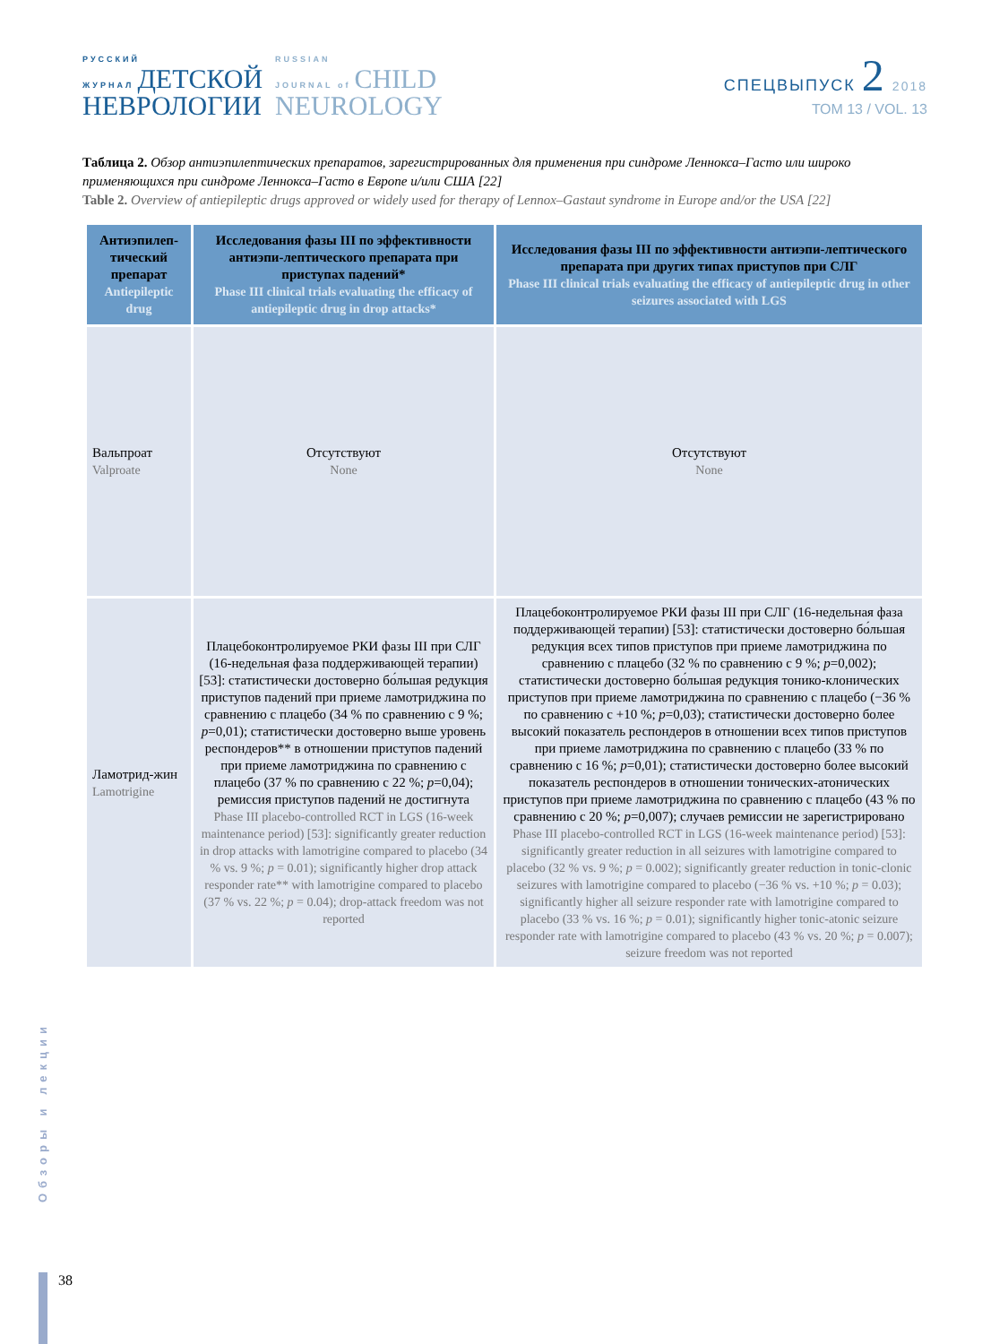РУССКИЙ
ЖУРНАЛ ДЕТСКОЙ
НЕВРОЛОГИИ
RUSSIAN
JOURNAL of CHILD
NEUROLOGY
СПЕЦВЫПУСК 2 2018
ТОМ 13 / VOL. 13
Таблица 2. Обзор антиэпилептических препаратов, зарегистрированных для применения при синдроме Леннокса–Гасто или широко применяющихся при синдроме Леннокса–Гасто в Европе и/или США [22]
Table 2. Overview of antiepileptic drugs approved or widely used for therapy of Lennox–Gastaut syndrome in Europe and/or the USA [22]
| Антиэпилеп-тический препарат Antiepileptic drug | Исследования фазы III по эффективности антиэпи-лептического препарата при приступах падений* Phase III clinical trials evaluating the efficacy of antiepileptic drug in drop attacks* | Исследования фазы III по эффективности антиэпи-лептического препарата при других типах приступов при СЛГ Phase III clinical trials evaluating the efficacy of antiepileptic drug in other seizures associated with LGS |
| --- | --- | --- |
| Вальпроат Valproate | Отсутствуют None | Отсутствуют None |
| Ламотрид-жин Lamotrigine | Плацебоконтролируемое РКИ фазы III при СЛГ (16-недельная фаза поддерживающей терапии) [53]: статистически достоверно бо́льшая редукция приступов падений при приеме ламотриджина по сравнению с плацебо (34 % по сравнению с 9 %; p =0,01); статистически достоверно выше уровень респондеров** в отношении приступов падений при приеме ламотриджина по сравнению с плацебо (37 % по сравнению с 22 %; p =0,04); ремиссия приступов падений не достигнута Phase III placebo-controlled RCT in LGS (16-week maintenance period) [53]: significantly greater reduction in drop attacks with lamotrigine compared to placebo (34 % vs. 9 %; p = 0.01); significantly higher drop attack responder rate** with lamotrigine compared to placebo (37 % vs. 22 %; p = 0.04); drop-attack freedom was not reported | Плацебоконтролируемое РКИ фазы III при СЛГ (16-недельная фаза поддерживающей терапии) [53]: статистически достоверно бо́льшая редукция всех типов приступов при приеме ламотриджина по сравнению с плацебо (32 % по сравнению с 9 %; p =0,002); статистически достоверно бо́льшая редукция тонико-клонических приступов при приеме ламотриджина по сравнению с плацебо (−36 % по сравнению с +10 %; p =0,03); статистически достоверно более высокий показатель респондеров в отношении всех типов приступов при приеме ламотриджина по сравнению с плацебо (33 % по сравнению с 16 %; p =0,01); статистически достоверно более высокий показатель респондеров в отношении тонических-атонических приступов при приеме ламотриджина по сравнению с плацебо (43 % по сравнению с 20 %; p =0,007); случаев ремиссии не зарегистрировано Phase III placebo-controlled RCT in LGS (16-week maintenance period) [53]: significantly greater reduction in all seizures with lamotrigine compared to placebo (32 % vs. 9 %; p = 0.002); significantly greater reduction in tonic-clonic seizures with lamotrigine compared to placebo (−36 % vs. +10 %; p = 0.03); significantly higher all seizure responder rate with lamotrigine compared to placebo (33 % vs. 16 %; p = 0.01); significantly higher tonic-atonic seizure responder rate with lamotrigine compared to placebo (43 % vs. 20 %; p = 0.007); seizure freedom was not reported |
Обзоры и лекции
38